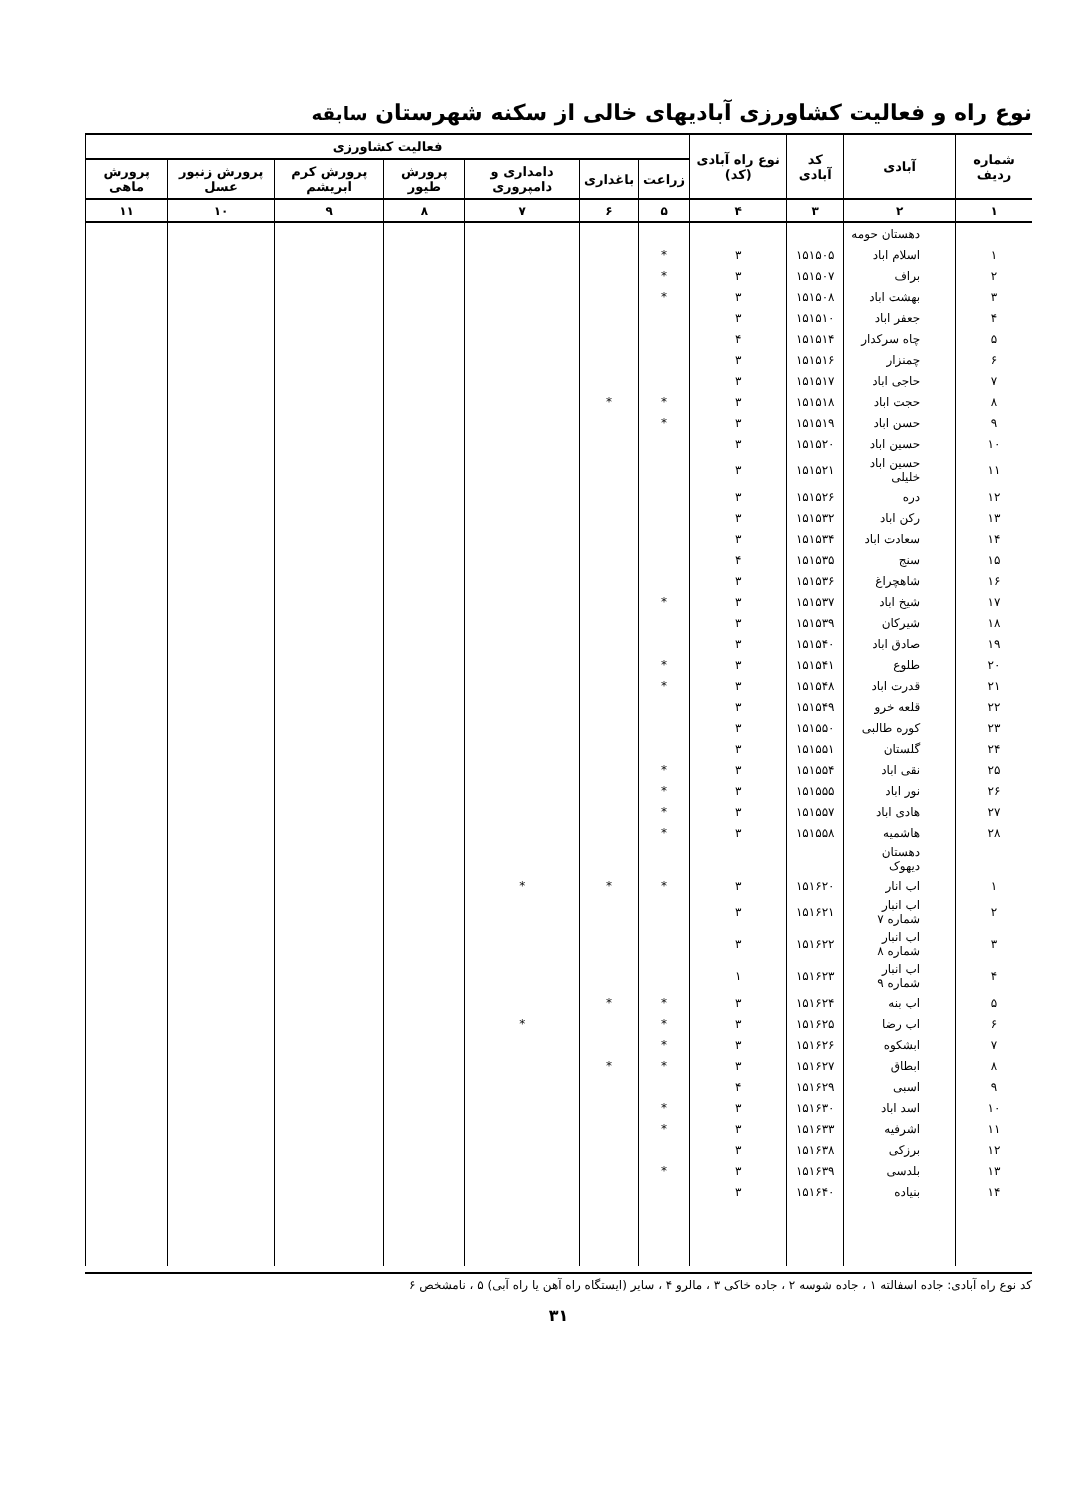نوع راه و فعالیت کشاورزی آبادیهای خالی از سکنه شهرستان سابقه
| شماره ردیف | آبادی | کد آبادی | نوع راه آبادی (کد) | فعالیت کشاورزی | | | | | | |
| --- | --- | --- | --- | --- | --- | --- | --- | --- | --- | --- |
| | | | | زراعت | باغداری | دامداری و دامپروری | پرورش طیور | پرورش کرم ابریشم | پرورش زنبور عسل | پرورش ماهی |
| ۱ | ۲ | ۳ | ۴ | ۵ | ۶ | ۷ | ۸ | ۹ | ۱۰ | ۱۱ |
| | دهستان حومه | | | | | | | | | |
| ۱ | اسلام اباد | ۱۵۱۵۰۵ | ۳ | * | | | | | | |
| ۲ | براف | ۱۵۱۵۰۷ | ۳ | * | | | | | | |
| ۳ | بهشت اباد | ۱۵۱۵۰۸ | ۳ | * | | | | | | |
| ۴ | جعفر اباد | ۱۵۱۵۱۰ | ۳ | | | | | | | |
| ۵ | چاه سرکدار | ۱۵۱۵۱۴ | ۴ | | | | | | | |
| ۶ | چمنزار | ۱۵۱۵۱۶ | ۳ | | | | | | | |
| ۷ | حاجی اباد | ۱۵۱۵۱۷ | ۳ | | | | | | | |
| ۸ | حجت اباد | ۱۵۱۵۱۸ | ۳ | * | * | | | | | |
| ۹ | حسن اباد | ۱۵۱۵۱۹ | ۳ | * | | | | | | |
| ۱۰ | حسین اباد | ۱۵۱۵۲۰ | ۳ | | | | | | | |
| ۱۱ | حسین اباد خلیلی | ۱۵۱۵۲۱ | ۳ | | | | | | | |
| ۱۲ | دره | ۱۵۱۵۲۶ | ۳ | | | | | | | |
| ۱۳ | رکن اباد | ۱۵۱۵۳۲ | ۳ | | | | | | | |
| ۱۴ | سعادت اباد | ۱۵۱۵۳۴ | ۳ | | | | | | | |
| ۱۵ | سنج | ۱۵۱۵۳۵ | ۴ | | | | | | | |
| ۱۶ | شاهچراغ | ۱۵۱۵۳۶ | ۳ | | | | | | | |
| ۱۷ | شیخ اباد | ۱۵۱۵۳۷ | ۳ | * | | | | | | |
| ۱۸ | شیرکان | ۱۵۱۵۳۹ | ۳ | | | | | | | |
| ۱۹ | صادق اباد | ۱۵۱۵۴۰ | ۳ | | | | | | | |
| ۲۰ | طلوع | ۱۵۱۵۴۱ | ۳ | * | | | | | | |
| ۲۱ | قدرت اباد | ۱۵۱۵۴۸ | ۳ | * | | | | | | |
| ۲۲ | قلعه خرو | ۱۵۱۵۴۹ | ۳ | | | | | | | |
| ۲۳ | کوره طالبی | ۱۵۱۵۵۰ | ۳ | | | | | | | |
| ۲۴ | گلستان | ۱۵۱۵۵۱ | ۳ | | | | | | | |
| ۲۵ | نقی اباد | ۱۵۱۵۵۴ | ۳ | * | | | | | | |
| ۲۶ | نور اباد | ۱۵۱۵۵۵ | ۳ | * | | | | | | |
| ۲۷ | هادی اباد | ۱۵۱۵۵۷ | ۳ | * | | | | | | |
| ۲۸ | هاشمیه | ۱۵۱۵۵۸ | ۳ | * | | | | | | |
| | دهستان دیهوک | | | | | | | | | |
| ۱ | اب انار | ۱۵۱۶۲۰ | ۳ | * | * | * | | | | |
| ۲ | اب انبار شماره ۷ | ۱۵۱۶۲۱ | ۳ | | | | | | | |
| ۳ | اب انبار شماره ۸ | ۱۵۱۶۲۲ | ۳ | | | | | | | |
| ۴ | اب انبار شماره ۹ | ۱۵۱۶۲۳ | ۱ | | | | | | | |
| ۵ | اب بنه | ۱۵۱۶۲۴ | ۳ | * | * | | | | | |
| ۶ | اب رضا | ۱۵۱۶۲۵ | ۳ | * | | * | | | | |
| ۷ | ابشکوه | ۱۵۱۶۲۶ | ۳ | * | | | | | | |
| ۸ | ابطاق | ۱۵۱۶۲۷ | ۳ | * | * | | | | | |
| ۹ | اسبی | ۱۵۱۶۲۹ | ۴ | | | | | | | |
| ۱۰ | اسد اباد | ۱۵۱۶۳۰ | ۳ | * | | | | | | |
| ۱۱ | اشرفیه | ۱۵۱۶۳۳ | ۳ | * | | | | | | |
| ۱۲ | برزکی | ۱۵۱۶۳۸ | ۳ | | | | | | | |
| ۱۳ | بلدسی | ۱۵۱۶۳۹ | ۳ | * | | | | | | |
| ۱۴ | بنیاده | ۱۵۱۶۴۰ | ۳ | | | | | | | |
کد نوع راه آبادی: جاده اسفالته ۱ ، جاده شوسه ۲ ، جاده خاکی ۳ ، مالرو ۴ ، سایر (ایستگاه راه آهن یا راه آبی) ۵ ، نامشخص ۶
۳۱